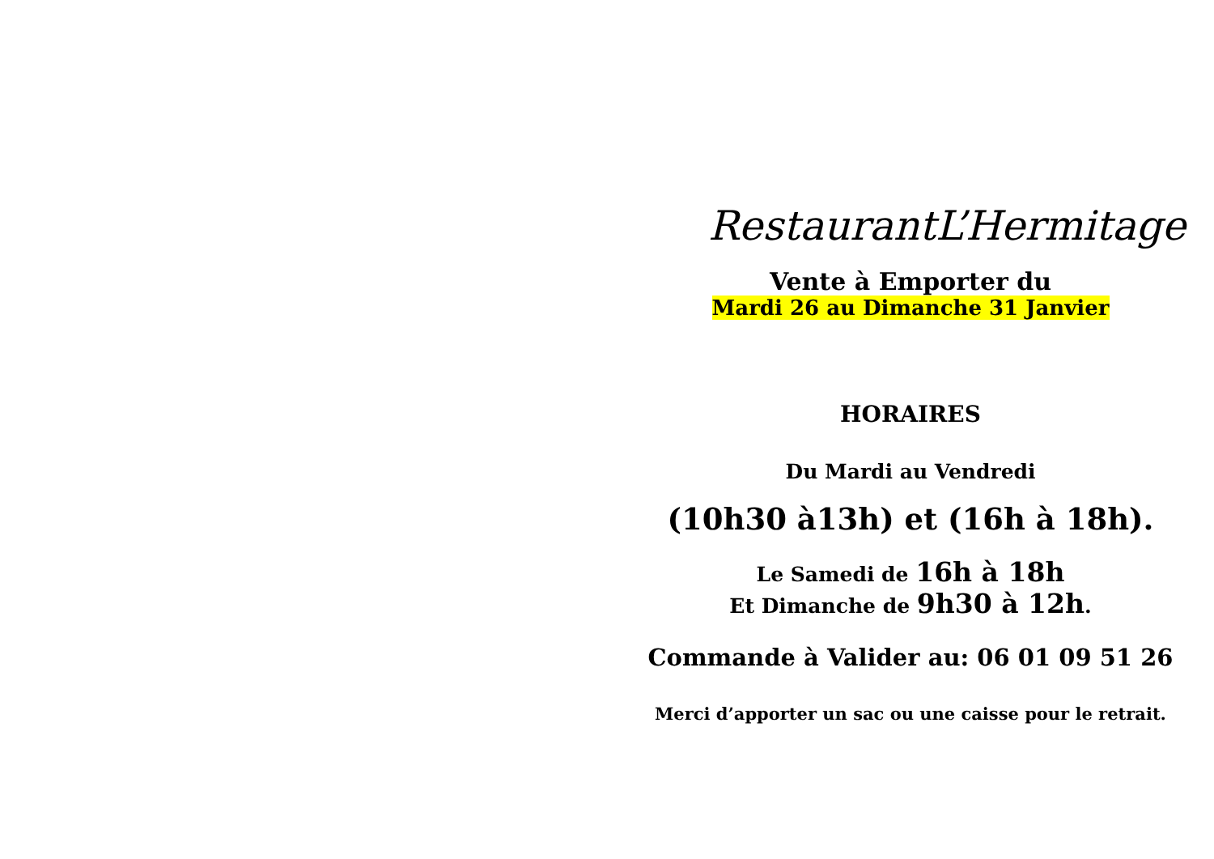RestaurantL’Hermitage
Vente à Emporter du
Mardi 26 au Dimanche 31 Janvier
HORAIRES
Du Mardi au Vendredi
(10h30 à13h) et (16h à 18h).
Le Samedi de 16h à 18h
Et Dimanche de 9h30 à 12h.
Commande à Valider au: 06 01 09 51 26
Merci d’apporter un sac ou une caisse pour le retrait.